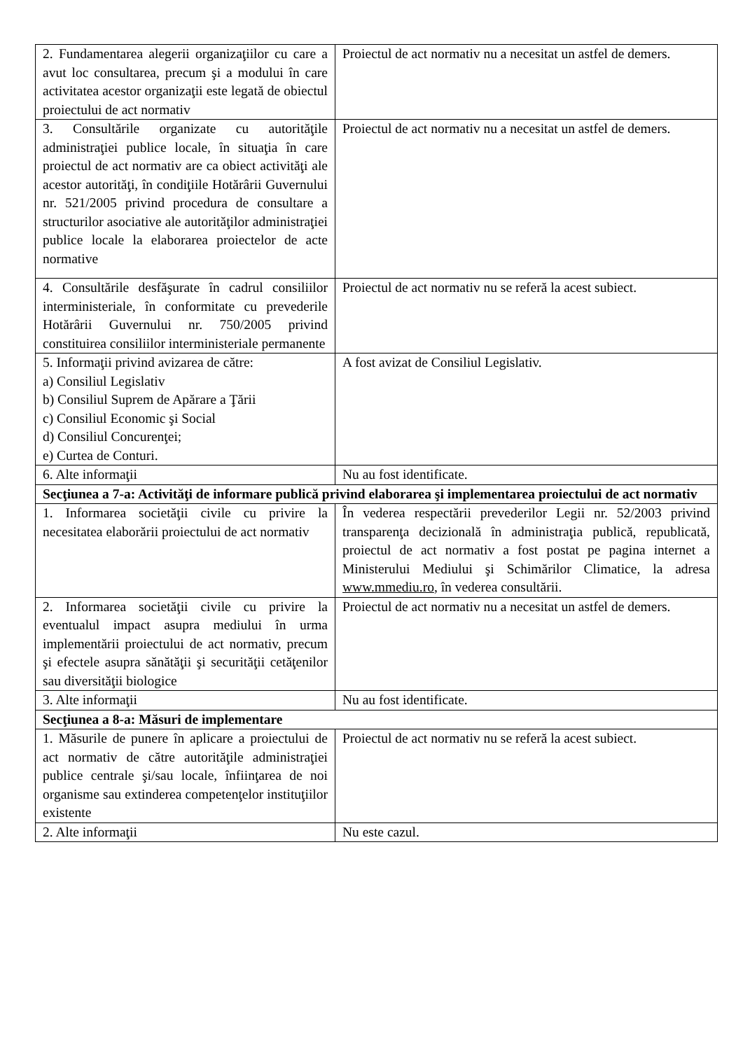| 2. Fundamentarea alegerii organizaţiilor cu care a avut loc consultarea, precum şi a modului în care activitatea acestor organizaţii este legată de obiectul proiectului de act normativ | Proiectul de act normativ nu a necesitat un astfel de demers. |
| 3. Consultările organizate cu autorităţile administraţiei publice locale, în situaţia în care proiectul de act normativ are ca obiect activităţi ale acestor autorităţi, în condiţiile Hotărârii Guvernului nr. 521/2005 privind procedura de consultare a structurilor asociative ale autorităţilor administraţiei publice locale la elaborarea proiectelor de acte normative | Proiectul de act normativ nu a necesitat un astfel de demers. |
| 4. Consultările desfăşurate în cadrul consiliilor interministeriale, în conformitate cu prevederile Hotărârii Guvernului nr. 750/2005 privind constituirea consiliilor interministeriale permanente | Proiectul de act normativ nu se referă la acest subiect. |
| 5. Informaţii privind avizarea de către: a) Consiliul Legislativ b) Consiliul Suprem de Apărare a Ţării c) Consiliul Economic şi Social d) Consiliul Concurenţei; e) Curtea de Conturi. | A fost avizat de Consiliul Legislativ. |
| 6. Alte informaţii | Nu au fost identificate. |
| Secţiunea a 7-a: Activităţi de informare publică privind elaborarea şi implementarea proiectului de act normativ | |
| 1. Informarea societăţii civile cu privire la necesitatea elaborării proiectului de act normativ | În vederea respectării prevederilor Legii nr. 52/2003 privind transparenţa decizională în administraţia publică, republicată, proiectul de act normativ a fost postat pe pagina internet a Ministerului Mediului şi Schimărilor Climatice, la adresa www.mmediu.ro , în vederea consultării. |
| 2. Informarea societăţii civile cu privire la eventualul impact asupra mediului în urma implementării proiectului de act normativ, precum şi efectele asupra sănătăţii şi securităţii cetăţenilor sau diversităţii biologice | Proiectul de act normativ nu a necesitat un astfel de demers. |
| 3. Alte informaţii | Nu au fost identificate. |
| Secţiunea a 8-a: Măsuri de implementare | |
| 1. Măsurile de punere în aplicare a proiectului de act normativ de către autorităţile administraţiei publice centrale şi/sau locale, înfiinţarea de noi organisme sau extinderea competenţelor instituţiilor existente | Proiectul de act normativ nu se referă la acest subiect. |
| 2. Alte informaţii | Nu este cazul. |